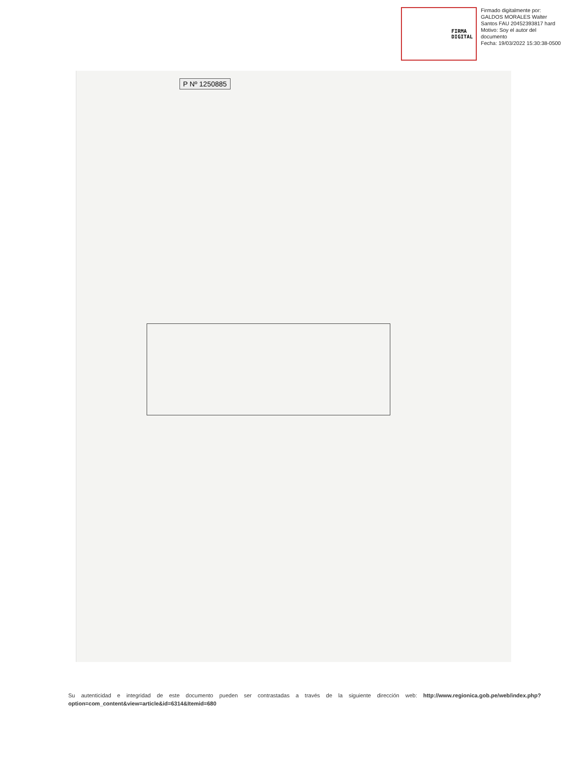FIRMA
DIGITAL
Firmado digitalmente por:
GALDOS MORALES Walter
Santos FAU 20452393817 hard
Motivo: Soy el autor del
documento
Fecha: 19/03/2022 15:30:38-0500
P Nº 1250885
Su autenticidad e integridad de este documento pueden ser contrastadas a través de la siguiente dirección web: http://www.regionica.gob.pe/web/index.php?option=com_content&view=article&id=6314&Itemid=680